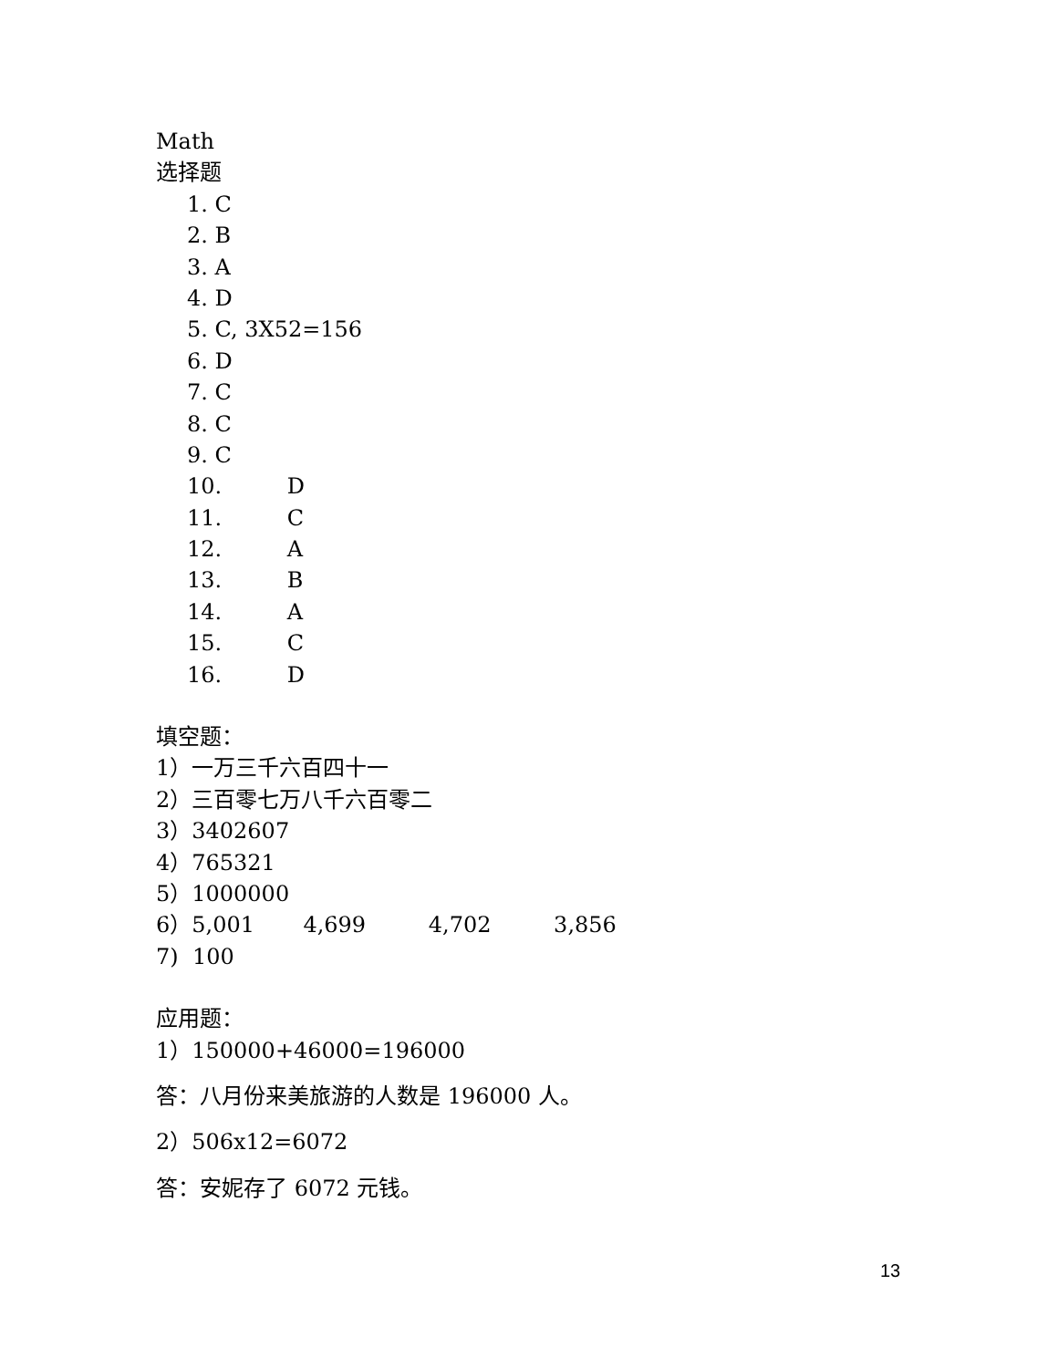Math
选择题
1. C
2. B
3. A
4. D
5. C, 3X52=156
6. D
7. C
8. C
9. C
10. D
11. C
12. A
13. B
14. A
15. C
16. D
填空题：
1）一万三千六百四十一
2）三百零七万八千六百零二
3）3402607
4）765321
5）1000000
6）5,001 4,699 4,702 3,856
7) 100
应用题：
1）150000+46000=196000
答：八月份来美旅游的人数是 196000 人。
2）506x12=6072
答：安妮存了 6072 元钱。
13